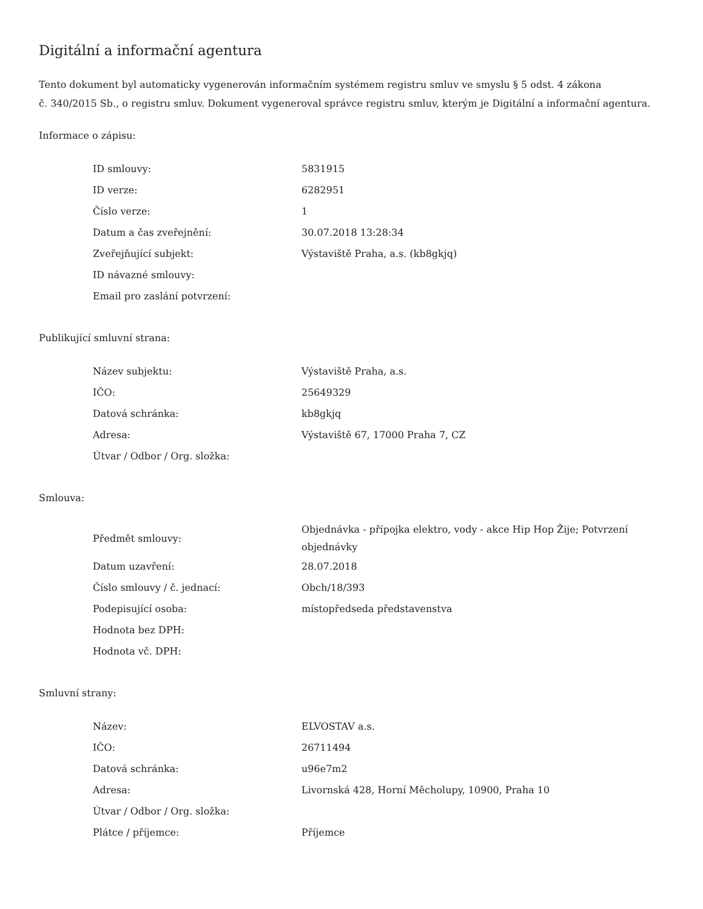Digitální a informační agentura
Tento dokument byl automaticky vygenerován informačním systémem registru smluv ve smyslu § 5 odst. 4 zákona
č. 340/2015 Sb., o registru smluv. Dokument vygeneroval správce registru smluv, kterým je Digitální a informační agentura.
Informace o zápisu:
| ID smlouvy: | 5831915 |
| ID verze: | 6282951 |
| Číslo verze: | 1 |
| Datum a čas zveřejnění: | 30.07.2018 13:28:34 |
| Zveřejňující subjekt: | Výstaviště Praha, a.s. (kb8gkjq) |
| ID návazné smlouvy: | |
| Email pro zaslání potvrzení: | |
Publikující smluvní strana:
| Název subjektu: | Výstaviště Praha, a.s. |
| IČO: | 25649329 |
| Datová schránka: | kb8gkjq |
| Adresa: | Výstaviště 67, 17000 Praha 7, CZ |
| Útvar / Odbor / Org. složka: | |
Smlouva:
| Předmět smlouvy: | Objednávka - přípojka elektro, vody - akce Hip Hop Žije; Potvrzení objednávky |
| Datum uzavření: | 28.07.2018 |
| Číslo smlouvy / č. jednací: | Obch/18/393 |
| Podepisující osoba: | místopředseda představenstva |
| Hodnota bez DPH: | |
| Hodnota vč. DPH: | |
Smluvní strany:
| Název: | ELVOSTAV a.s. |
| IČO: | 26711494 |
| Datová schránka: | u96e7m2 |
| Adresa: | Livornská 428, Horní Měcholupy, 10900, Praha 10 |
| Útvar / Odbor / Org. složka: | |
| Plátce / příjemce: | Příjemce |